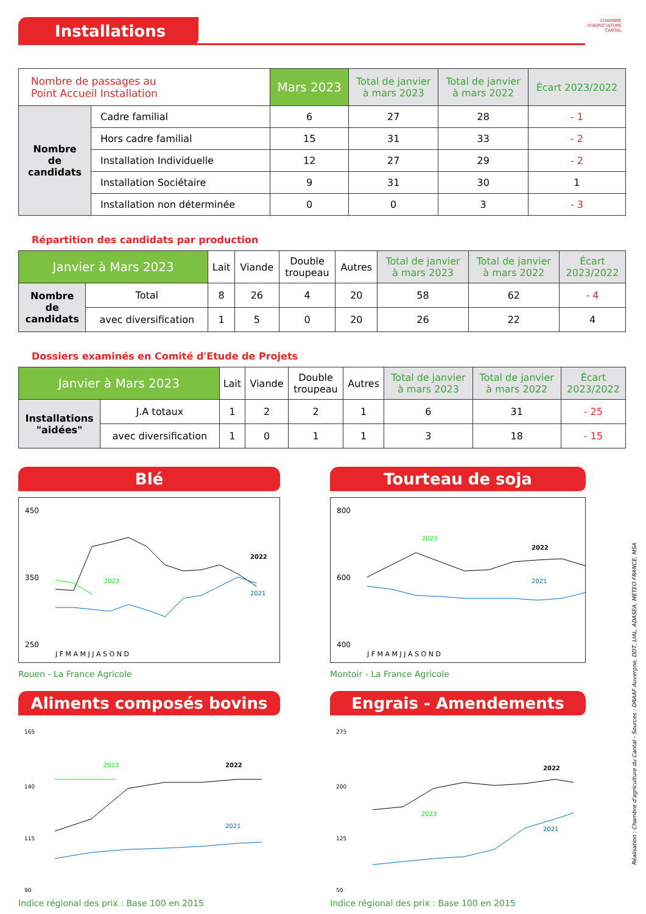Installations
CHAMBRE
D'AGRICULTURE
CANTAL
| Nombre de passages au Point Accueil Installation | | Mars 2023 | Total de janvier à mars 2023 | Total de janvier à mars 2022 | Écart 2023/2022 |
| --- | --- | --- | --- | --- | --- |
| Nombre de candidats | Cadre familial | 6 | 27 | 28 | - 1 |
| | Hors cadre familial | 15 | 31 | 33 | - 2 |
| | Installation Individuelle | 12 | 27 | 29 | - 2 |
| | Installation Sociétaire | 9 | 31 | 30 | 1 |
| | Installation non déterminée | 0 | 0 | 3 | - 3 |
Répartition des candidats par production
| Janvier à Mars 2023 | | Lait | Viande | Double troupeau | Autres | Total de janvier à mars 2023 | Total de janvier à mars 2022 | Écart 2023/2022 |
| --- | --- | --- | --- | --- | --- | --- | --- | --- |
| Nombre de candidats | Total | 8 | 26 | 4 | 20 | 58 | 62 | - 4 |
| | avec diversification | 1 | 5 | 0 | 20 | 26 | 22 | 4 |
Dossiers examinés en Comité d'Etude de Projets
| Janvier à Mars 2023 | | Lait | Viande | Double troupeau | Autres | Total de janvier à mars 2023 | Total de janvier à mars 2022 | Écart 2023/2022 |
| --- | --- | --- | --- | --- | --- | --- | --- | --- |
| Installations "aidées" | J.A totaux | 1 | 2 | 2 | 1 | 6 | 31 | - 25 |
| | avec diversification | 1 | 0 | 1 | 1 | 3 | 18 | - 15 |
Blé
450
350
250
2022
2023
2021
J F M A M J J A S O N D
Rouen - La France Agricole
Tourteau de soja
800
600
400
2022
2023
2021
J F M A M J J A S O N D
Montoir - La France Agricole
Aliments composés bovins
165
140
115
90
2022
2023
2021
Indice régional des prix : Base 100 en 2015
Engrais - Amendements
275
200
125
50
2022
2023
2021
Indice régional des prix : Base 100 en 2015
Réalisation : Chambre d'agriculture du Cantal - Sources : DRAAF Auvergne, DDT, LIAL, ADASEA, METEO FRANCE, MSA